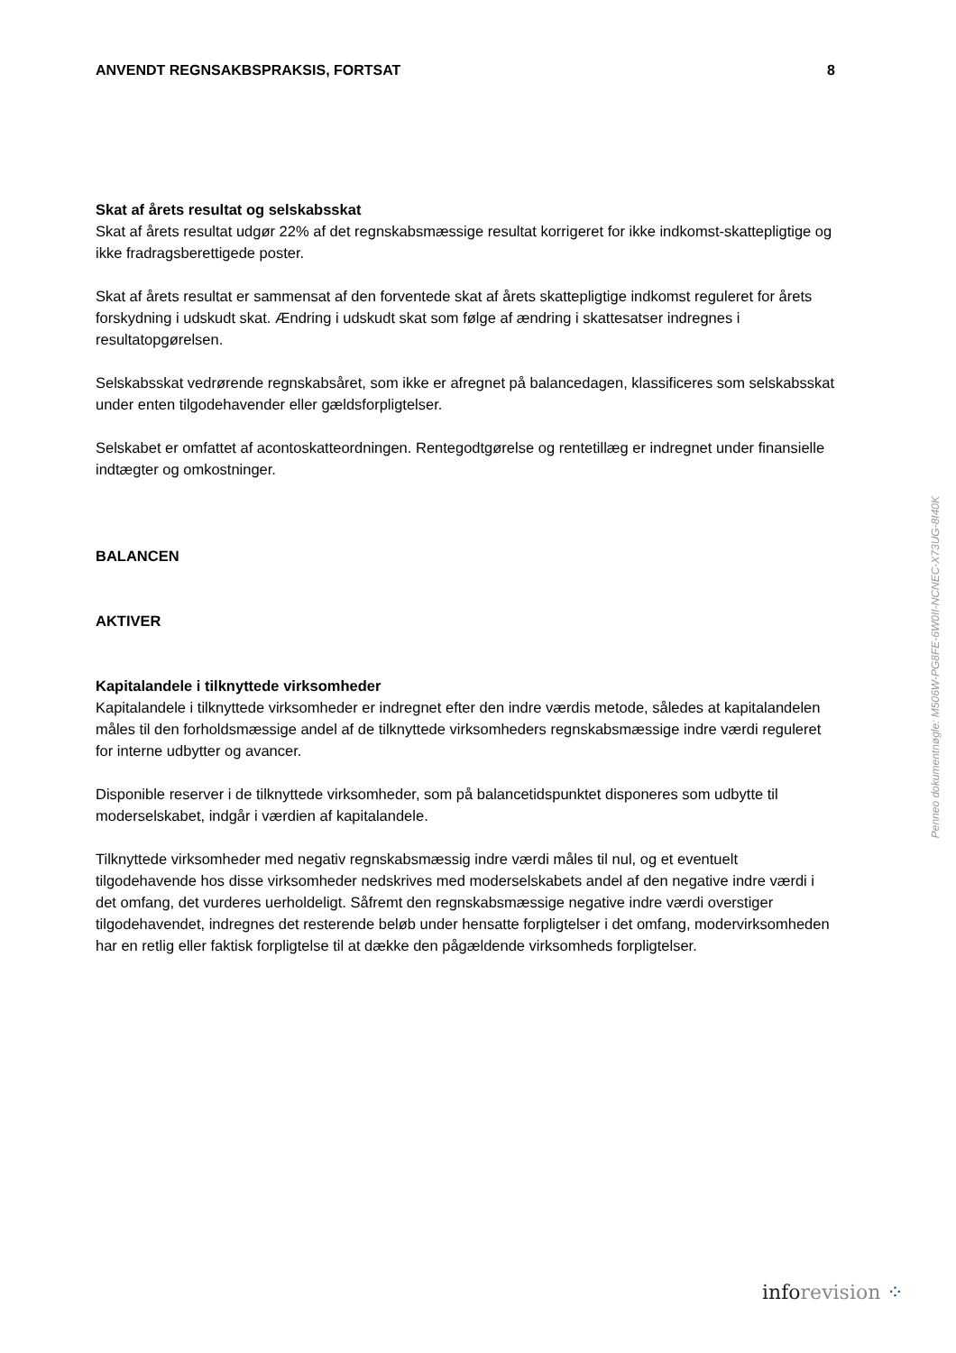ANVENDT REGNSAKBSPRAKSIS, FORTSAT 8
Skat af årets resultat og selskabsskat
Skat af årets resultat udgør 22% af det regnskabsmæssige resultat korrigeret for ikke indkomst-skattepligtige og ikke fradragsberettigede poster.
Skat af årets resultat er sammensat af den forventede skat af årets skattepligtige indkomst reguleret for årets forskydning i udskudt skat. Ændring i udskudt skat som følge af ændring i skattesatser indregnes i resultatopgørelsen.
Selskabsskat vedrørende regnskabsåret, som ikke er afregnet på balancedagen, klassificeres som selskabsskat under enten tilgodehavender eller gældsforpligtelser.
Selskabet er omfattet af acontoskatteordningen. Rentegodtgørelse og rentetillæg er indregnet under finansielle indtægter og omkostninger.
BALANCEN
AKTIVER
Kapitalandele i tilknyttede virksomheder
Kapitalandele i tilknyttede virksomheder er indregnet efter den indre værdis metode, således at kapitalandelen måles til den forholdsmæssige andel af de tilknyttede virksomheders regnskabsmæssige indre værdi reguleret for interne udbytter og avancer.
Disponible reserver i de tilknyttede virksomheder, som på balancetidspunktet disponeres som udbytte til moderselskabet, indgår i værdien af kapitalandele.
Tilknyttede virksomheder med negativ regnskabsmæssig indre værdi måles til nul, og et eventuelt tilgodehavende hos disse virksomheder nedskrives med moderselskabets andel af den negative indre værdi i det omfang, det vurderes uerholdeligt. Såfremt den regnskabsmæssige negative indre værdi overstiger tilgodehavendet, indregnes det resterende beløb under hensatte forpligtelser i det omfang, modervirksomheden har en retlig eller faktisk forpligtelse til at dække den pågældende virksomheds forpligtelser.
Penneo dokumentnøgle: M506W-PG8FE-6W0II-NCNEC-X73UG-8I40K
info revision ⁘